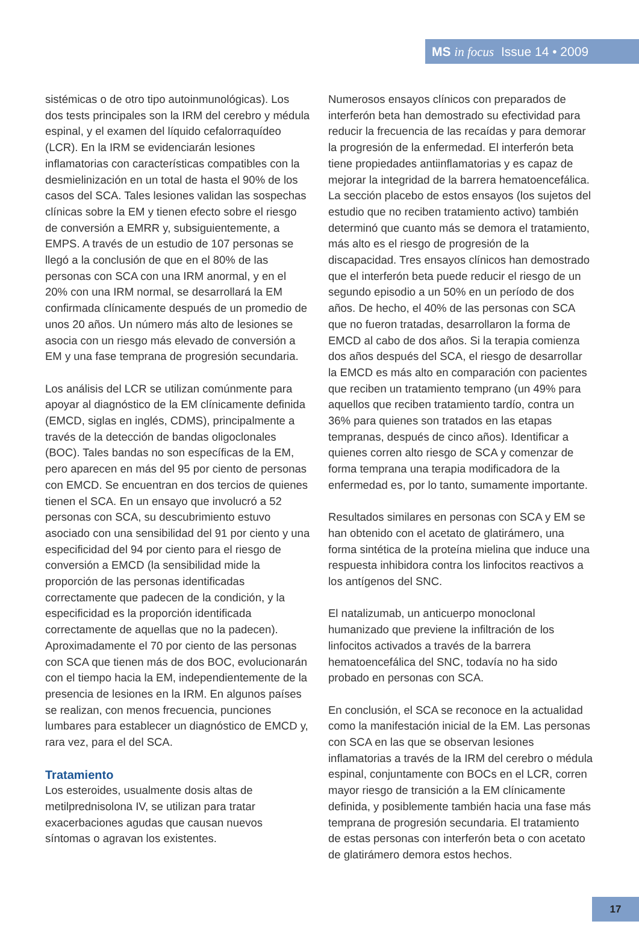MS in focus Issue 14 • 2009
sistémicas o de otro tipo autoinmunológicas). Los dos tests principales son la IRM del cerebro y médula espinal, y el examen del líquido cefalorraquídeo (LCR). En la IRM se evidenciarán lesiones inflamatorias con características compatibles con la desmielinización en un total de hasta el 90% de los casos del SCA. Tales lesiones validan las sospechas clínicas sobre la EM y tienen efecto sobre el riesgo de conversión a EMRR y, subsiguientemente, a EMPS. A través de un estudio de 107 personas se llegó a la conclusión de que en el 80% de las personas con SCA con una IRM anormal, y en el 20% con una IRM normal, se desarrollará la EM confirmada clínicamente después de un promedio de unos 20 años. Un número más alto de lesiones se asocia con un riesgo más elevado de conversión a EM y una fase temprana de progresión secundaria.
Los análisis del LCR se utilizan comúnmente para apoyar al diagnóstico de la EM clínicamente definida (EMCD, siglas en inglés, CDMS), principalmente a través de la detección de bandas oligoclonales (BOC). Tales bandas no son específicas de la EM, pero aparecen en más del 95 por ciento de personas con EMCD. Se encuentran en dos tercios de quienes tienen el SCA. En un ensayo que involucró a 52 personas con SCA, su descubrimiento estuvo asociado con una sensibilidad del 91 por ciento y una especificidad del 94 por ciento para el riesgo de conversión a EMCD (la sensibilidad mide la proporción de las personas identificadas correctamente que padecen de la condición, y la especificidad es la proporción identificada correctamente de aquellas que no la padecen). Aproximadamente el 70 por ciento de las personas con SCA que tienen más de dos BOC, evolucionarán con el tiempo hacia la EM, independientemente de la presencia de lesiones en la IRM. En algunos países se realizan, con menos frecuencia, punciones lumbares para establecer un diagnóstico de EMCD y, rara vez, para el del SCA.
Tratamiento
Los esteroides, usualmente dosis altas de metilprednisolona IV, se utilizan para tratar exacerbaciones agudas que causan nuevos síntomas o agravan los existentes.
Numerosos ensayos clínicos con preparados de interferón beta han demostrado su efectividad para reducir la frecuencia de las recaídas y para demorar la progresión de la enfermedad. El interferón beta tiene propiedades antiinflamatorias y es capaz de mejorar la integridad de la barrera hematoencefálica. La sección placebo de estos ensayos (los sujetos del estudio que no reciben tratamiento activo) también determinó que cuanto más se demora el tratamiento, más alto es el riesgo de progresión de la discapacidad. Tres ensayos clínicos han demostrado que el interferón beta puede reducir el riesgo de un segundo episodio a un 50% en un período de dos años. De hecho, el 40% de las personas con SCA que no fueron tratadas, desarrollaron la forma de EMCD al cabo de dos años. Si la terapia comienza dos años después del SCA, el riesgo de desarrollar la EMCD es más alto en comparación con pacientes que reciben un tratamiento temprano (un 49% para aquellos que reciben tratamiento tardío, contra un 36% para quienes son tratados en las etapas tempranas, después de cinco años). Identificar a quienes corren alto riesgo de SCA y comenzar de forma temprana una terapia modificadora de la enfermedad es, por lo tanto, sumamente importante.
Resultados similares en personas con SCA y EM se han obtenido con el acetato de glatirámero, una forma sintética de la proteína mielina que induce una respuesta inhibidora contra los linfocitos reactivos a los antígenos del SNC.
El natalizumab, un anticuerpo monoclonal humanizado que previene la infiltración de los linfocitos activados a través de la barrera hematoencefálica del SNC, todavía no ha sido probado en personas con SCA.
En conclusión, el SCA se reconoce en la actualidad como la manifestación inicial de la EM. Las personas con SCA en las que se observan lesiones inflamatorias a través de la IRM del cerebro o médula espinal, conjuntamente con BOCs en el LCR, corren mayor riesgo de transición a la EM clínicamente definida, y posiblemente también hacia una fase más temprana de progresión secundaria. El tratamiento de estas personas con interferón beta o con acetato de glatirámero demora estos hechos.
17